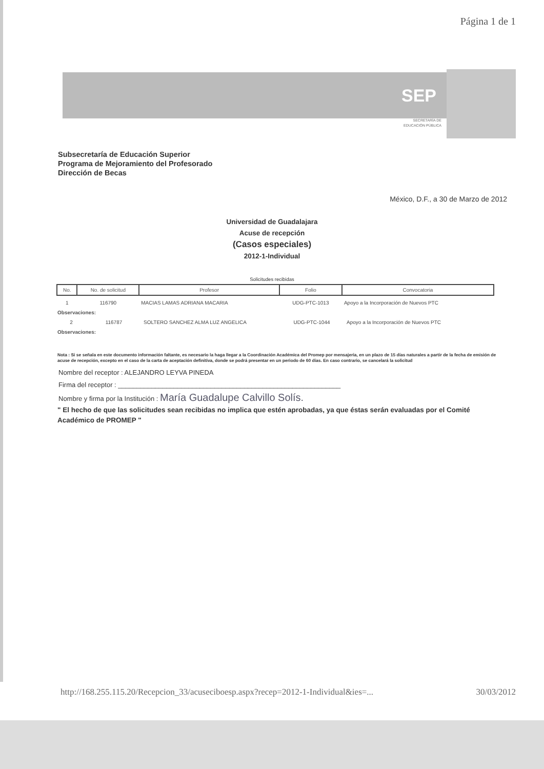Página 1 de 1
SEP
SECRETARÍA DE
EDUCACIÓN PÚBLICA
Subsecretaría de Educación Superior
Programa de Mejoramiento del Profesorado
Dirección de Becas
México, D.F., a 30 de Marzo de 2012
Universidad de Guadalajara
Acuse de recepción
(Casos especiales)
2012-1-Individual
Solicitudes recibidas
| No. | No. de solicitud | Profesor | Folio | Convocatoria |
| --- | --- | --- | --- | --- |
| 1 | 116790 | MACIAS LAMAS ADRIANA MACARIA | UDG-PTC-1013 | Apoyo a la Incorporación de Nuevos PTC |
Observaciones:
| 2 | 116787 | SOLTERO SANCHEZ ALMA LUZ ANGELICA | UDG-PTC-1044 | Apoyo a la Incorporación de Nuevos PTC |
Observaciones:
Nota : Si se señala en este documento información faltante, es necesario la haga llegar a la Coordinación Académica del Promep por mensajeria, en un plazo de 15 días naturales a partir de la fecha de emisión de acuse de recepción, excepto en el caso de la carta de aceptación definitiva, donde se podrá presentar en un periodo de 60 días. En caso contrario, se cancelará la solicitud
Nombre del receptor : ALEJANDRO LEYVA PINEDA
Firma del receptor : ____________________________________________________________
Nombre y firma por la Institución : María Guadalupe Calvillo Solís.
" El hecho de que las solicitudes sean recibidas no implica que estén aprobadas, ya que éstas serán evaluadas por el Comité Académico de PROMEP "
http://168.255.115.20/Recepcion_33/acuseciboesp.aspx?recep=2012-1-Individual&ies=... 30/03/2012